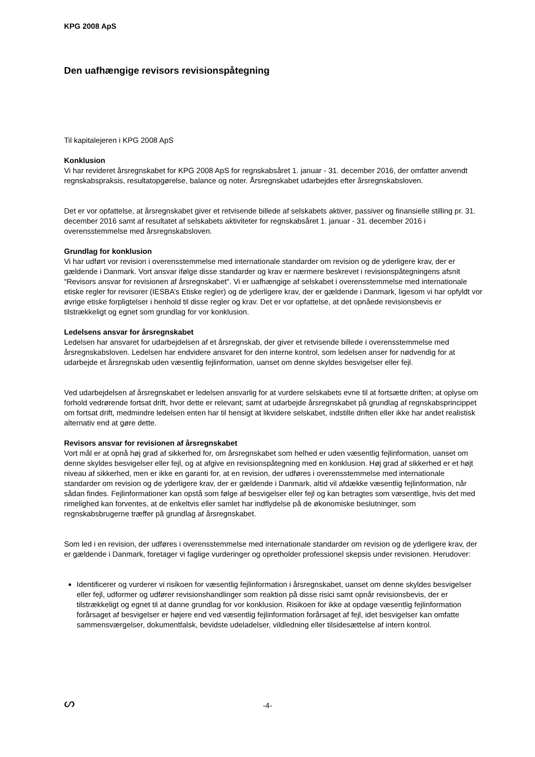KPG 2008 ApS
Den uafhængige revisors revisionspåtegning
Til kapitalejeren i KPG 2008 ApS
Konklusion
Vi har revideret årsregnskabet for KPG 2008 ApS for regnskabsåret 1. januar - 31. december 2016, der omfatter anvendt regnskabspraksis, resultatopgørelse, balance og noter. Årsregnskabet udarbejdes efter årsregnskabsloven.
Det er vor opfattelse, at årsregnskabet giver et retvisende billede af selskabets aktiver, passiver og finansielle stilling pr. 31. december 2016 samt af resultatet af selskabets aktiviteter for regnskabsåret 1. januar - 31. december 2016 i overensstemmelse med årsregnskabsloven.
Grundlag for konklusion
Vi har udført vor revision i overensstemmelse med internationale standarder om revision og de yderligere krav, der er gældende i Danmark. Vort ansvar ifølge disse standarder og krav er nærmere beskrevet i revisionspåtegningens afsnit “Revisors ansvar for revisionen af årsregnskabet“. Vi er uafhængige af selskabet i overensstemmelse med internationale etiske regler for revisorer (IESBA’s Etiske regler) og de yderligere krav, der er gældende i Danmark, ligesom vi har opfyldt vor øvrige etiske forpligtelser i henhold til disse regler og krav. Det er vor opfattelse, at det opnåede revisionsbevis er tilstrækkeligt og egnet som grundlag for vor konklusion.
Ledelsens ansvar for årsregnskabet
Ledelsen har ansvaret for udarbejdelsen af et årsregnskab, der giver et retvisende billede i overensstemmelse med årsregnskabsloven. Ledelsen har endvidere ansvaret for den interne kontrol, som ledelsen anser for nødvendig for at udarbejde et årsregnskab uden væsentlig fejlinformation, uanset om denne skyldes besvigelser eller fejl.
Ved udarbejdelsen af årsregnskabet er ledelsen ansvarlig for at vurdere selskabets evne til at fortsætte driften; at oplyse om forhold vedrørende fortsat drift, hvor dette er relevant; samt at udarbejde årsregnskabet på grundlag af regnskabsprincippet om fortsat drift, medmindre ledelsen enten har til hensigt at likvidere selskabet, indstille driften eller ikke har andet realistisk alternativ end at gøre dette.
Revisors ansvar for revisionen af årsregnskabet
Vort mål er at opnå høj grad af sikkerhed for, om årsregnskabet som helhed er uden væsentlig fejlinformation, uanset om denne skyldes besvigelser eller fejl, og at afgive en revisionspåtegning med en konklusion. Høj grad af sikkerhed er et højt niveau af sikkerhed, men er ikke en garanti for, at en revision, der udføres i overensstemmelse med internationale standarder om revision og de yderligere krav, der er gældende i Danmark, altid vil afdække væsentlig fejlinformation, når sådan findes. Fejlinformationer kan opstå som følge af besvigelser eller fejl og kan betragtes som væsentlige, hvis det med rimelighed kan forventes, at de enkeltvis eller samlet har indflydelse på de økonomiske beslutninger, som regnskabsbrugerne træffer på grundlag af årsregnskabet.
Som led i en revision, der udføres i overensstemmelse med internationale standarder om revision og de yderligere krav, der er gældende i Danmark, foretager vi faglige vurderinger og opretholder professionel skepsis under revisionen. Herudover:
Identificerer og vurderer vi risikoen for væsentlig fejlinformation i årsregnskabet, uanset om denne skyldes besvigelser eller fejl, udformer og udfører revisionshandlinger som reaktion på disse risici samt opnår revisionsbevis, der er tilstrækkeligt og egnet til at danne grundlag for vor konklusion. Risikoen for ikke at opdage væsentlig fejlinformation forårsaget af besvigelser er højere end ved væsentlig fejlinformation forårsaget af fejl, idet besvigelser kan omfatte sammensværgelser, dokumentfalsk, bevidste udeladelser, vildledning eller tilsidesættelse af intern kontrol.
ᔕ
-4-